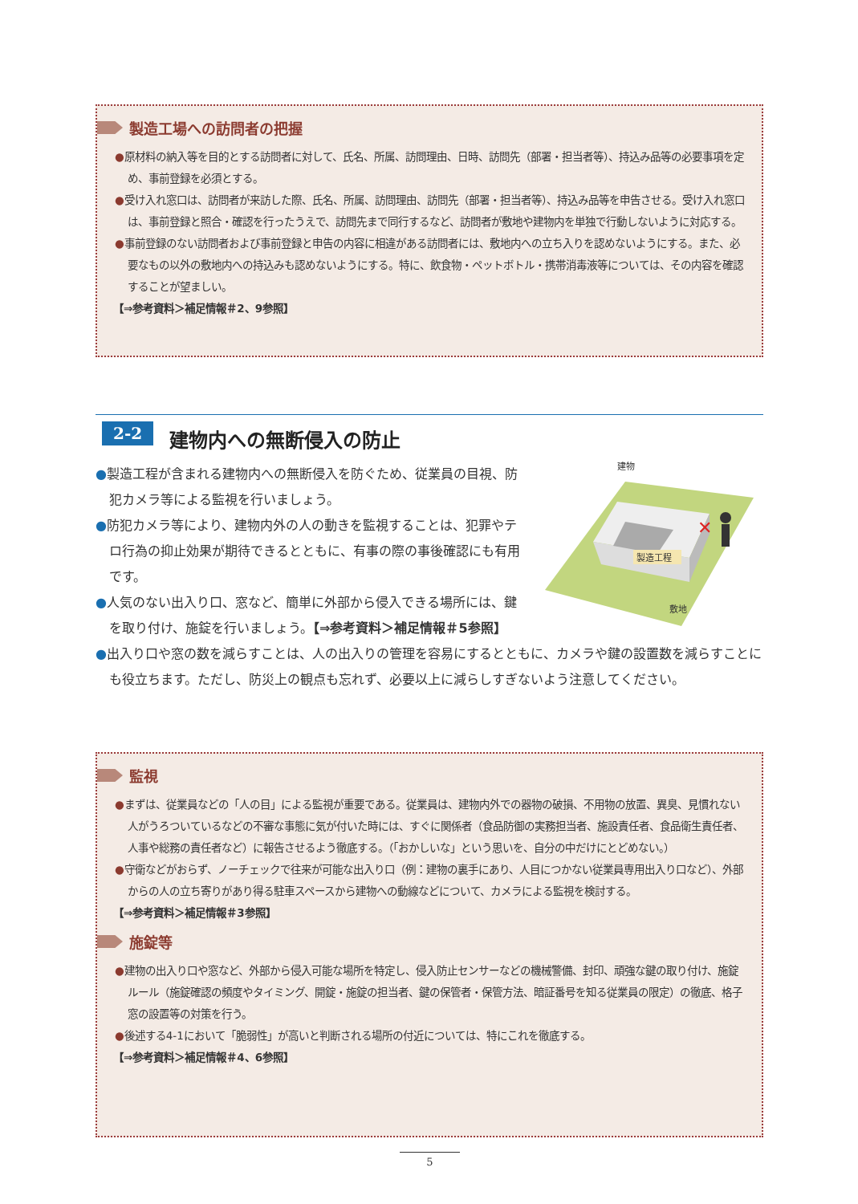製造工場への訪問者の把握
●原材料の納入等を目的とする訪問者に対して、氏名、所属、訪問理由、日時、訪問先（部署・担当者等）、持込み品等の必要事項を定め、事前登録を必須とする。
●受け入れ窓口は、訪問者が来訪した際、氏名、所属、訪問理由、訪問先（部署・担当者等）、持込み品等を申告させる。受け入れ窓口は、事前登録と照合・確認を行ったうえで、訪問先まで同行するなど、訪問者が敷地や建物内を単独で行動しないように対応する。
●事前登録のない訪問者および事前登録と申告の内容に相違がある訪問者には、敷地内への立ち入りを認めないようにする。また、必要なもの以外の敷地内への持込みも認めないようにする。特に、飲食物・ペットボトル・携帯消毒液等については、その内容を確認することが望ましい。
【⇒参考資料＞補足情報＃2、9参照】
2-2 建物内への無断侵入の防止
✕
建物
製造工程
敷地
●製造工程が含まれる建物内への無断侵入を防ぐため、従業員の目視、防犯カメラ等による監視を行いましょう。
●防犯カメラ等により、建物内外の人の動きを監視することは、犯罪やテロ行為の抑止効果が期待できるとともに、有事の際の事後確認にも有用です。
●人気のない出入り口、窓など、簡単に外部から侵入できる場所には、鍵を取り付け、施錠を行いましょう。【⇒参考資料＞補足情報＃5参照】
●出入り口や窓の数を減らすことは、人の出入りの管理を容易にするとともに、カメラや鍵の設置数を減らすことにも役立ちます。ただし、防災上の観点も忘れず、必要以上に減らしすぎないよう注意してください。
監視
●まずは、従業員などの「人の目」による監視が重要である。従業員は、建物内外での器物の破損、不用物の放置、異臭、見慣れない人がうろついているなどの不審な事態に気が付いた時には、すぐに関係者（食品防御の実務担当者、施設責任者、食品衛生責任者、人事や総務の責任者など）に報告させるよう徹底する。（「おかしいな」という思いを、自分の中だけにとどめない。）
●守衛などがおらず、ノーチェックで往来が可能な出入り口（例：建物の裏手にあり、人目につかない従業員専用出入り口など）、外部からの人の立ち寄りがあり得る駐車スペースから建物への動線などについて、カメラによる監視を検討する。
【⇒参考資料＞補足情報＃3参照】
施錠等
●建物の出入り口や窓など、外部から侵入可能な場所を特定し、侵入防止センサーなどの機械警備、封印、頑強な鍵の取り付け、施錠ルール（施錠確認の頻度やタイミング、開錠・施錠の担当者、鍵の保管者・保管方法、暗証番号を知る従業員の限定）の徹底、格子窓の設置等の対策を行う。
●後述する4-1において「脆弱性」が高いと判断される場所の付近については、特にこれを徹底する。
【⇒参考資料＞補足情報＃4、6参照】
5